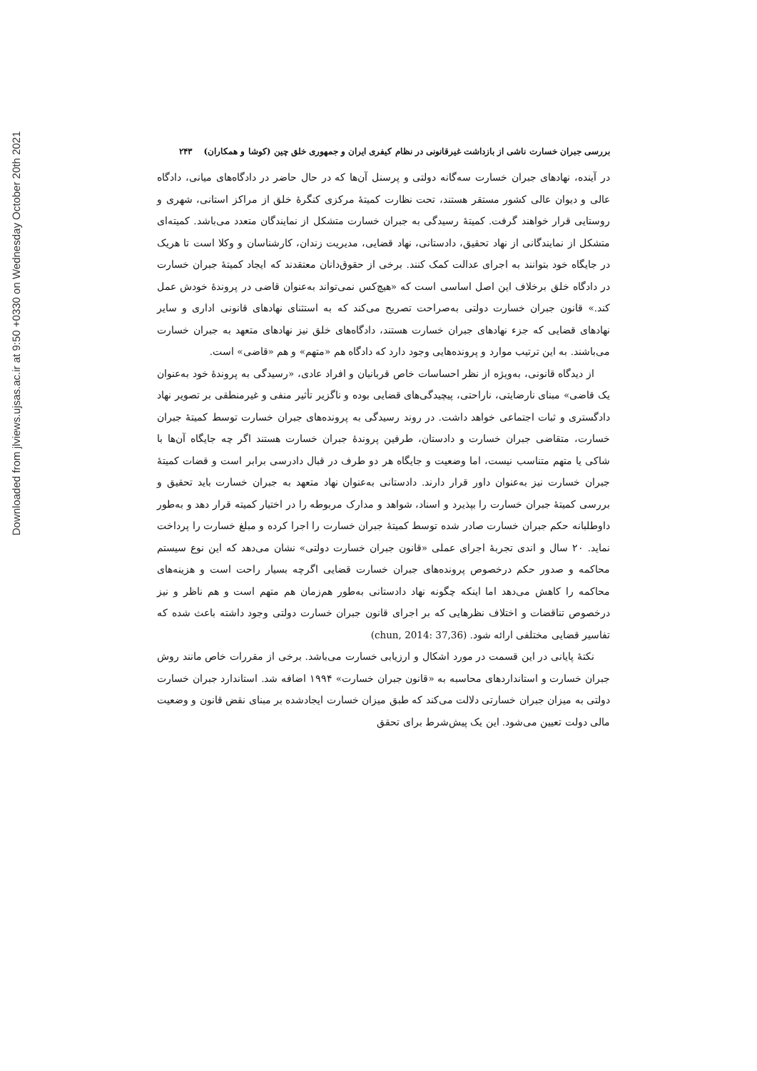Downloaded from jlviews.ujsas.ac.ir at 9:50 +0330 on Wednesday October 20th 2021
بررسی جبران خسارت ناشی از بازداشت غیرقانونی در نظام کیفری ایران و جمهوری خلق چین (کوشا و همکاران) ۲۴۳
در آینده، نهادهای جبران خسارت سه‌گانه دولتی و پرسنل آن‌ها که در حال حاضر در دادگاه‌های میانی، دادگاه عالی و دیوان عالی کشور مستقر هستند، تحت نظارت کمیتهٔ مرکزی کنگرهٔ خلق از مراکز استانی، شهری و روستایی قرار خواهند گرفت. کمیتهٔ رسیدگی به جبران خسارت متشکل از نمایندگان متعدد می‌باشد. کمیته‌ای متشکل از نمایندگانی از نهاد تحقیق، دادستانی، نهاد قضایی، مدیریت زندان، کارشناسان و وکلا است تا هریک در جایگاه خود بتوانند به اجرای عدالت کمک کنند. برخی از حقوق‌دانان معتقدند که ایجاد کمیتهٔ جبران خسارت در دادگاه خلق برخلاف این اصل اساسی است که «هیچ‌کس نمی‌تواند به‌عنوان قاضی در پروندهٔ خودش عمل کند.» قانون جبران خسارت دولتی به‌صراحت تصریح می‌کند که به استثنای نهادهای قانونی اداری و سایر نهادهای قضایی که جزء نهادهای جبران خسارت هستند، دادگاه‌های خلق نیز نهادهای متعهد به جبران خسارت می‌باشند. به این ترتیب موارد و پرونده‌هایی وجود دارد که دادگاه هم «متهم» و هم «قاضی» است.
از دیدگاه قانونی، به‌ویژه از نظر احساسات خاص قربانیان و افراد عادی، «رسیدگی به پروندهٔ خود به‌عنوان یک قاضی» مبنای نارضایتی، ناراحتی، پیچیدگی‌های قضایی بوده و ناگزیر تأثیر منفی و غیرمنطقی بر تصویر نهاد دادگستری و ثبات اجتماعی خواهد داشت. در روند رسیدگی به پرونده‌های جبران خسارت توسط کمیتهٔ جبران خسارت، متقاضی جبران خسارت و دادستان، طرفین پروندهٔ جبران خسارت هستند اگر چه جایگاه آن‌ها با شاکی یا متهم متناسب نیست، اما وضعیت و جایگاه هر دو طرف در قبال دادرسی برابر است و قضات کمیتهٔ جبران خسارت نیز به‌عنوان داور قرار دارند. دادستانی به‌عنوان نهاد متعهد به جبران خسارت باید تحقیق و بررسی کمیتهٔ جبران خسارت را بپذیرد و اسناد، شواهد و مدارک مربوطه را در اختیار کمیته قرار دهد و به‌طور داوطلبانه حکم جبران خسارت صادر شده توسط کمیتهٔ جبران خسارت را اجرا کرده و مبلغ خسارت را پرداخت نماید. ۲۰ سال و اندی تجربهٔ اجرای عملی «قانون جبران خسارت دولتی» نشان می‌دهد که این نوع سیستم محاکمه و صدور حکم درخصوص پرونده‌های جبران خسارت قضایی اگرچه بسیار راحت است و هزینه‌های محاکمه را کاهش می‌دهد اما اینکه چگونه نهاد دادستانی به‌طور هم‌زمان هم متهم است و هم ناظر و نیز درخصوص تناقضات و اختلاف نظرهایی که بر اجرای قانون جبران خسارت دولتی وجود داشته باعث شده که تفاسیر قضایی مختلفی ارائه شود. (chun, 2014: 37,36)
نکتهٔ پایانی در این قسمت در مورد اشکال و ارزیابی خسارت می‌باشد. برخی از مقررات خاص مانند روش جبران خسارت و استانداردهای محاسبه به «قانون جبران خسارت» ۱۹۹۴ اضافه شد. استاندارد جبران خسارت دولتی به میزان جبران خسارتی دلالت می‌کند که طبق میزان خسارت ایجادشده بر مبنای نقض قانون و وضعیت مالی دولت تعیین می‌شود. این یک پیش‌شرط برای تحقق